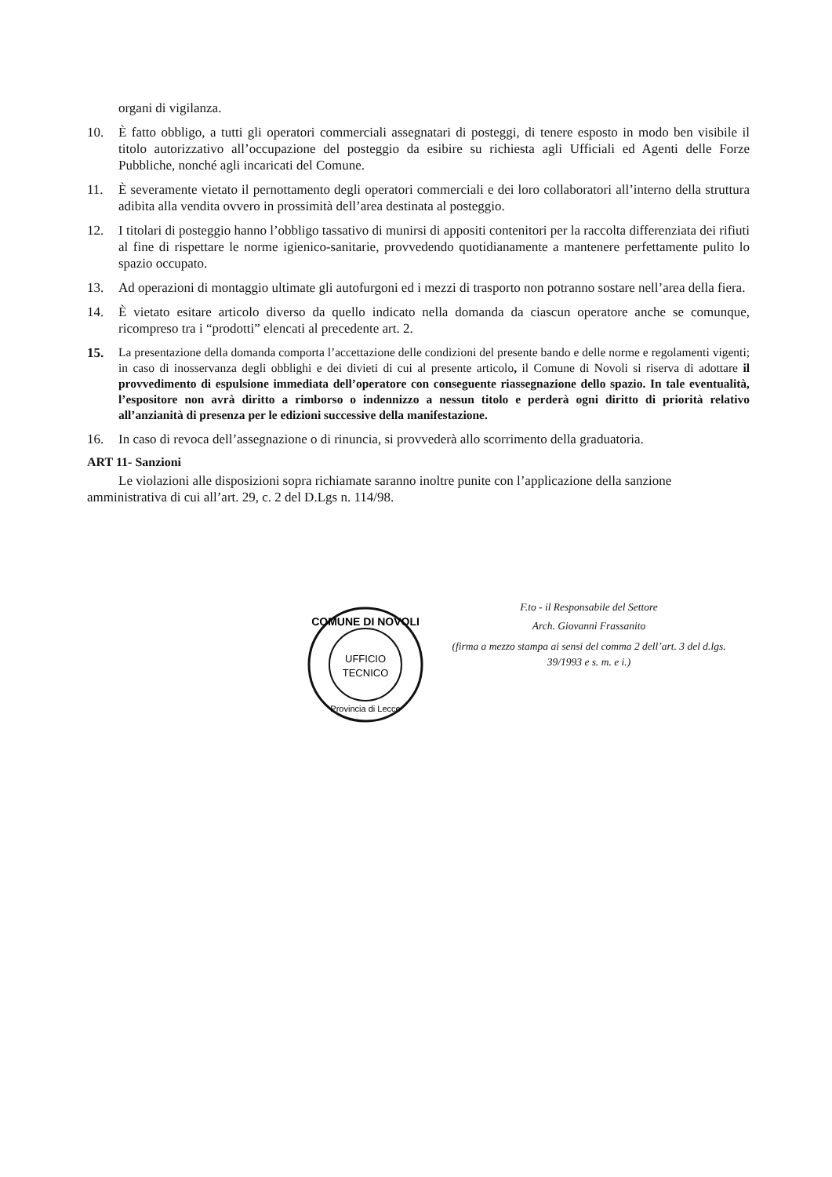organi di vigilanza.
10. È fatto obbligo, a tutti gli operatori commerciali assegnatari di posteggi, di tenere esposto in modo ben visibile il titolo autorizzativo all’occupazione del posteggio da esibire su richiesta agli Ufficiali ed Agenti delle Forze Pubbliche, nonché agli incaricati del Comune.
11. È severamente vietato il pernottamento degli operatori commerciali e dei loro collaboratori all’interno della struttura adibita alla vendita ovvero in prossimità dell’area destinata al posteggio.
12. I titolari di posteggio hanno l’obbligo tassativo di munirsi di appositi contenitori per la raccolta differenziata dei rifiuti al fine di rispettare le norme igienico-sanitarie, provvedendo quotidianamente a mantenere perfettamente pulito lo spazio occupato.
13. Ad operazioni di montaggio ultimate gli autofurgoni ed i mezzi di trasporto non potranno sostare nell’area della fiera.
14. È vietato esitare articolo diverso da quello indicato nella domanda da ciascun operatore anche se comunque, ricompreso tra i “prodotti” elencati al precedente art. 2.
15.
La presentazione della domanda comporta l’accettazione delle condizioni del presente bando e delle norme e regolamenti vigenti; in caso di inosservanza degli obblighi e dei divieti di cui al presente articolo, il Comune di Novoli si riserva di adottare il provvedimento di espulsione immediata dell’operatore con conseguente riassegnazione dello spazio. In tale eventualità, l’espositore non avrà diritto a rimborso o indennizzo a nessun titolo e perderà ogni diritto di priorità relativo all’anzianità di presenza per le edizioni successive della manifestazione.
16. In caso di revoca dell’assegnazione o di rinuncia, si provvederà allo scorrimento della graduatoria.
ART 11- Sanzioni
Le violazioni alle disposizioni sopra richiamate saranno inoltre punite con l’applicazione della sanzione amministrativa di cui all’art. 29, c. 2 del D.Lgs n. 114/98.
COMUNE DI NOVOLI
UFFICIO
TECNICO
Provincia di Lecce
F.to - il Responsabile del Settore
Arch. Giovanni Frassanito
(firma a mezzo stampa ai sensi del comma 2 dell’art. 3 del d.lgs. 39/1993 e s. m. e i.)